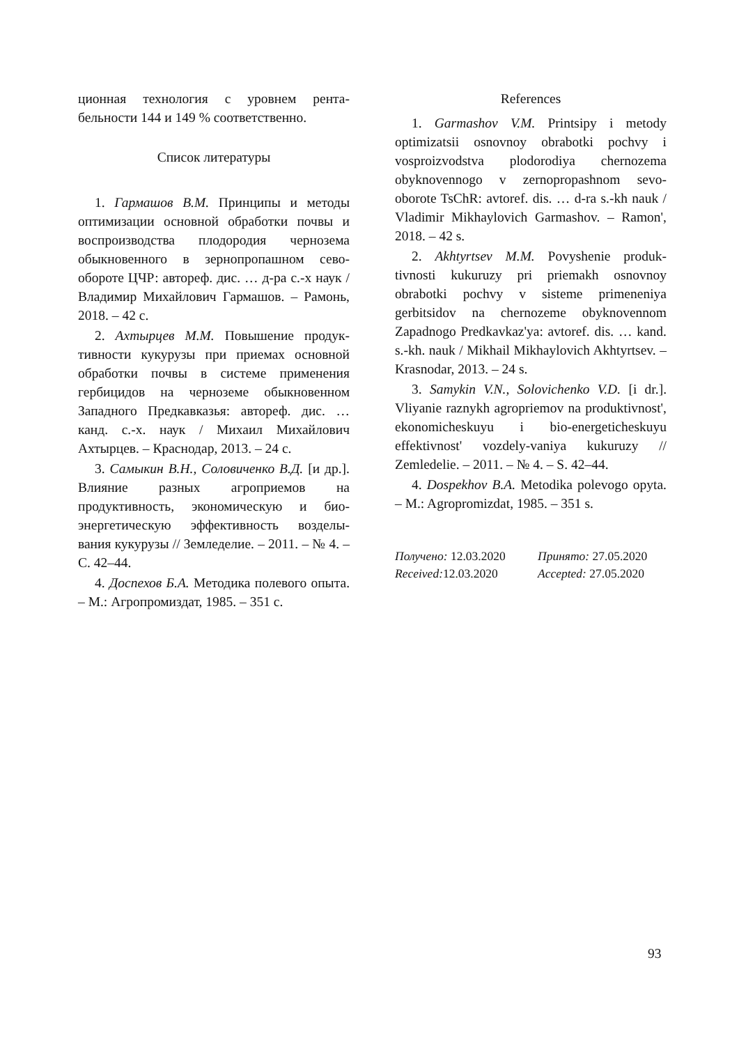ционная технология с уровнем рента-бельности 144 и 149 % соответственно.
Список литературы
1. Гармашов В.М. Принципы и методы оптимизации основной обработки почвы и воспроизводства плодородия чернозема обыкновенного в зернопропашном сево-обороте ЦЧР: автореф. дис. … д-ра с.-х наук / Владимир Михайлович Гармашов. – Рамонь, 2018. – 42 с.
2. Ахтырцев М.М. Повышение продук-тивности кукурузы при приемах основной обработки почвы в системе применения гербицидов на черноземе обыкновенном Западного Предкавказья: автореф. дис. … канд. с.-х. наук / Михаил Михайлович Ахтырцев. – Краснодар, 2013. – 24 с.
3. Самыкин В.Н., Соловиченко В.Д. [и др.]. Влияние разных агроприемов на продуктивность, экономическую и био-энергетическую эффективность возделы-вания кукурузы // Земледелие. – 2011. – № 4. – С. 42–44.
4. Доспехов Б.А. Методика полевого опыта. – М.: Агропромиздат, 1985. – 351 с.
References
1. Garmashov V.M. Printsipy i metody optimizatsii osnovnoy obrabotki pochvy i vosproizvodstva plodorodiya chernozema obyknovennogo v zernopropashnom sevo-oborote TsChR: avtoref. dis. … d-ra s.-kh nauk / Vladimir Mikhaylovich Garmashov. – Ramon', 2018. – 42 s.
2. Akhtyrtsev M.M. Povyshenie produk-tivnosti kukuruzy pri priemakh osnovnoy obrabotki pochvy v sisteme primeneniya gerbitsidov na chernozeme obyknovennom Zapadnogo Predkavkaz'ya: avtoref. dis. … kand. s.-kh. nauk / Mikhail Mikhaylovich Akhtyrtsev. – Krasnodar, 2013. – 24 s.
3. Samykin V.N., Solovichenko V.D. [i dr.]. Vliyanie raznykh agropriemov na produktivnost', ekonomicheskuyu i bio-energeticheskuyu effektivnost' vozdely-vaniya kukuruzy // Zemledelie. – 2011. – № 4. – S. 42–44.
4. Dospekhov B.A. Metodika polevogo opyta. – M.: Agropromizdat, 1985. – 351 s.
Получено: 12.03.2020 Принято: 27.05.2020
Received: 12.03.2020 Accepted: 27.05.2020
93